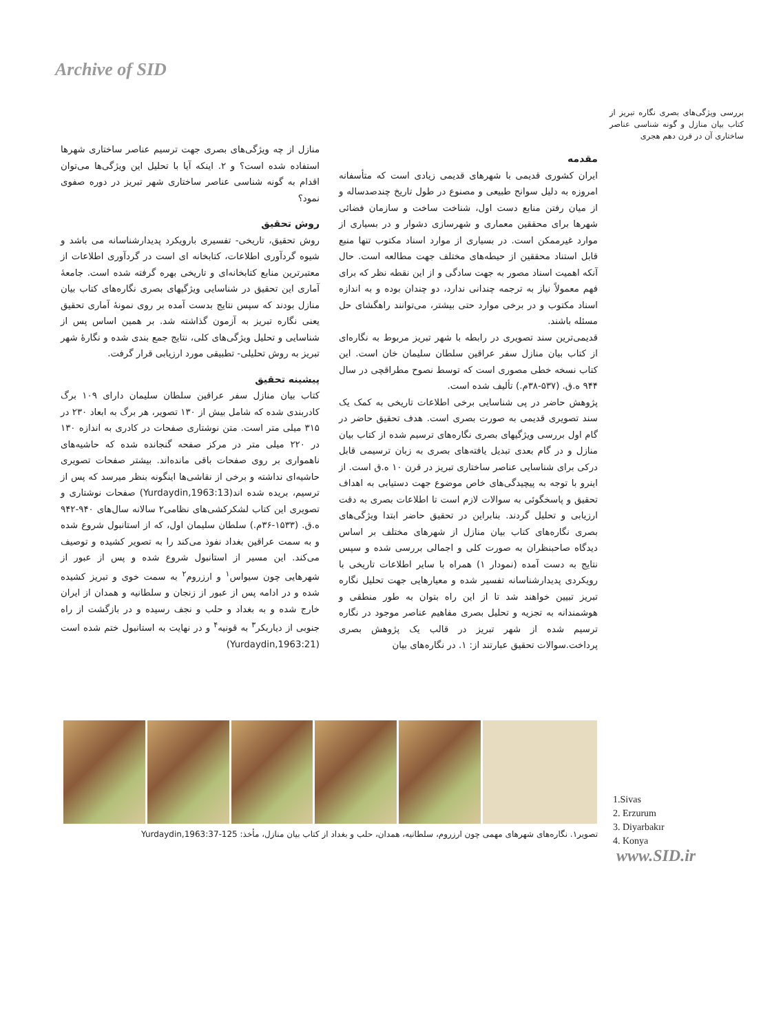Archive of SID
بررسی ویژگی‌های بصری نگاره تبریز از کتاب بیان منازل و گونه شناسی عناصر ساختاری آن در قرن دهم هجری
مقدمه
ایران کشوری قدیمی با شهرهای قدیمی زیادی است که متأسفانه امروزه به دلیل سوانح طبیعی و مصنوع در طول تاریخ چندصدساله و از میان رفتن منابع دست اول، شناخت ساخت و سازمان فضائی شهرها برای محققین معماری و شهرسازی دشوار و در بسیاری از موارد غیرممکن است. در بسیاری از موارد اسناد مکتوب تنها منبع قابل استناد محققین از حیطه‌های مختلف جهت مطالعه است. حال آنکه اهمیت اسناد مصور به جهت سادگی و از این نقطه نظر که برای فهم معمولاً نیاز به ترجمه چندانی ندارد، دو چندان بوده و به اندازه اسناد مکتوب و در برخی موارد حتی بیشتر، می‌توانند راهگشای حل مسئله باشند.
قدیمی‌ترین سند تصویری در رابطه با شهر تبریز مربوط به نگاره‌ای از کتاب بیان منازل سفر عراقین سلطان سلیمان خان است. این کتاب نسخه خطی مصوری است که توسط نصوح مطراقچی در سال ۹۴۴ ه.ق. (۵۳۷-۳۸م.) تألیف شده است.
پژوهش حاضر در پی شناسایی برخی اطلاعات تاریخی به کمک یک سند تصویری قدیمی به صورت بصری است. هدف تحقیق حاضر در گام اول بررسی ویژگیهای بصری نگاره‌های ترسیم شده از کتاب بیان منازل و در گام بعدی تبدیل یافته‌های بصری به زبان ترسیمی قابل درکی برای شناسایی عناصر ساختاری تبریز در قرن ۱۰ ه.ق است. از اینرو با توجه به پیچیدگی‌های خاص موضوع جهت دستیابی به اهداف تحقیق و پاسخگوئی به سوالات لازم است تا اطلاعات بصری به دقت ارزیابی و تحلیل گردند. بنابراین در تحقیق حاضر ابتدا ویژگی‌های بصری نگاره‌های کتاب بیان منازل از شهرهای مختلف بر اساس دیدگاه صاحبنظران به صورت کلی و اجمالی بررسی شده و سپس نتایج به دست آمده (نمودار ۱) همراه با سایر اطلاعات تاریخی با رویکردی پدیدارشناسانه تفسیر شده و معیارهایی جهت تحلیل نگاره تبریز تبیین خواهند شد تا از این راه بتوان به طور منطقی و هوشمندانه به تجزیه و تحلیل بصری مفاهیم عناصر موجود در نگاره ترسیم شده از شهر تبریز در قالب یک پژوهش بصری پرداخت.سوالات تحقیق عبارتند از: ۱. در نگاره‌های بیان
منازل از چه ویژگی‌های بصری جهت ترسیم عناصر ساختاری شهرها استفاده شده است؟ و ۲. اینکه آیا با تحلیل این ویژگی‌ها می‌توان اقدام به گونه شناسی عناصر ساختاری شهر تبریز در دوره صفوی نمود؟
روش تحقیق
روش تحقیق، تاریخی- تفسیری بارویکرد پدیدارشناسانه می باشد و شیوه گردآوری اطلاعات، کتابخانه ای است در گردآوری اطلاعات از معتبرترین منابع کتابخانه‌ای و تاریخی بهره گرفته شده است. جامعهٔ آماری این تحقیق در شناسایی ویژگیهای بصری نگاره‌های کتاب بیان منازل بودند که سپس نتایج بدست آمده بر روی نمونهٔ آماری تحقیق یعنی نگاره تبریز به آزمون گذاشته شد. بر همین اساس پس از شناسایی و تحلیل ویژگی‌های کلی، نتایج جمع بندی شده و نگارهٔ شهر تبریز به روش تحلیلی- تطبیقی مورد ارزیابی قرار گرفت.
پیشینه تحقیق
کتاب بیان منازل سفر عراقین سلطان سلیمان دارای ۱۰۹ برگ کادربندی شده که شامل بیش از ۱۳۰ تصویر، هر برگ به ابعاد ۲۳۰ در ۳۱۵ میلی متر است. متن نوشتاری صفحات در کادری به اندازه ۱۳۰ در ۲۲۰ میلی متر در مرکز صفحه گنجانده شده که حاشیه‌های ناهمواری بر روی صفحات باقی مانده‌اند. بیشتر صفحات تصویری حاشیه‌ای نداشته و برخی از نقاشی‌ها اینگونه بنظر میرسد که پس از ترسیم، بریده شده اند(Yurdaydin,1963:13) صفحات نوشتاری و تصویری این کتاب لشکرکشی‌های نظامی۲ سالانه سال‌های ۹۴۰-۹۴۲ ه.ق. (۱۵۳۳-۳۶م.) سلطان سلیمان اول، که از استانبول شروع شده و به سمت عراقین بغداد نفوذ می‌کند را به تصویر کشیده و توصیف می‌کند. این مسیر از استانبول شروع شده و پس از عبور از شهرهایی چون سیواس<sup>۱</sup> و ارزروم<sup>۲</sup> به سمت خوی و تبریز کشیده شده و در ادامه پس از عبور از زنجان و سلطانیه و همدان از ایران خارج شده و به بغداد و حلب و نجف رسیده و در بازگشت از راه جنوبی از دیاربکر<sup>۳</sup> به قونیه<sup>۴</sup> و در نهایت به استانبول ختم شده است (Yurdaydin,1963:21)
تصویر۱. نگاره‌های شهرهای مهمی چون ارزروم، سلطانیه، همدان، حلب و بغداد از کتاب بیان منازل، مأخذ: Yurdaydin,1963:37-125
1.Sivas
2. Erzurum
3. Diyarbakır
4. Konya
www.SID.ir